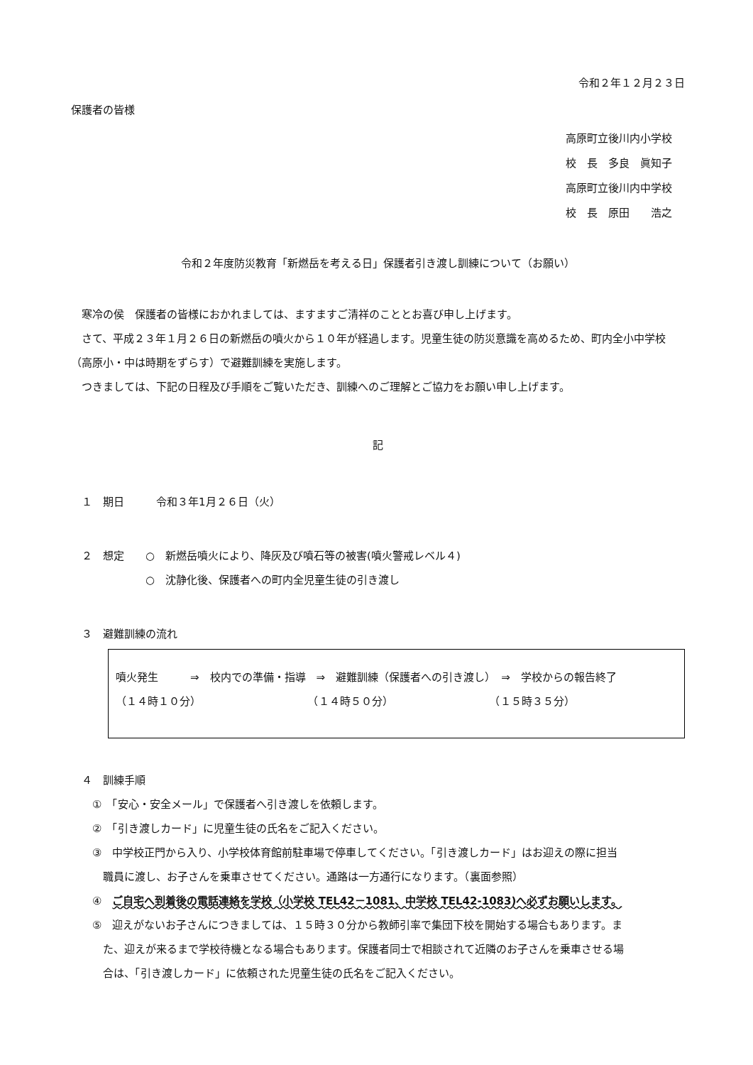令和２年１２月２３日
保護者の皆様
高原町立後川内小学校
校　長　多良　眞知子
高原町立後川内中学校
校　長　原田　　浩之
令和２年度防災教育「新燃岳を考える日」保護者引き渡し訓練について（お願い）
　寒冷の侯　保護者の皆様におかれましては、ますますご清祥のこととお喜び申し上げます。
　さて、平成２３年１月２６日の新燃岳の噴火から１０年が経過します。児童生徒の防災意識を高めるため、町内全小中学校（高原小・中は時期をずらす）で避難訓練を実施します。
　つきましては、下記の日程及び手順をご覧いただき、訓練へのご理解とご協力をお願い申し上げます。
記
　１　期日　　　令和３年1月２６日（火）
　２　想定　　○　新燃岳噴火により、降灰及び噴石等の被害(噴火警戒レベル４)
　　　　　　　○　沈静化後、保護者への町内全児童生徒の引き渡し
　３　避難訓練の流れ
噴火発生　　　⇒　校内での準備・指導　⇒　避難訓練（保護者への引き渡し）　⇒　学校からの報告終了
（１４時１０分）　　　　　　　　　　　（１４時５０分）　　　　　　　　　　（１５時３５分）
　４　訓練手順
　　①　「安心・安全メール」で保護者へ引き渡しを依頼します。
　　②　「引き渡しカード」に児童生徒の氏名をご記入ください。
　　③　中学校正門から入り、小学校体育館前駐車場で停車してください。「引き渡しカード」はお迎えの際に担当
　　　職員に渡し、お子さんを乗車させてください。通路は一方通行になります。（裏面参照）
　　④　ご自宅へ到着後の電話連絡を学校（小学校 TEL42－1081、中学校 TEL42-1083)へ必ずお願いします。
　　⑤　迎えがないお子さんにつきましては、１５時３０分から教師引率で集団下校を開始する場合もあります。ま
　　　た、迎えが来るまで学校待機となる場合もあります。保護者同士で相談されて近隣のお子さんを乗車させる場
　　　合は、「引き渡しカード」に依頼された児童生徒の氏名をご記入ください。